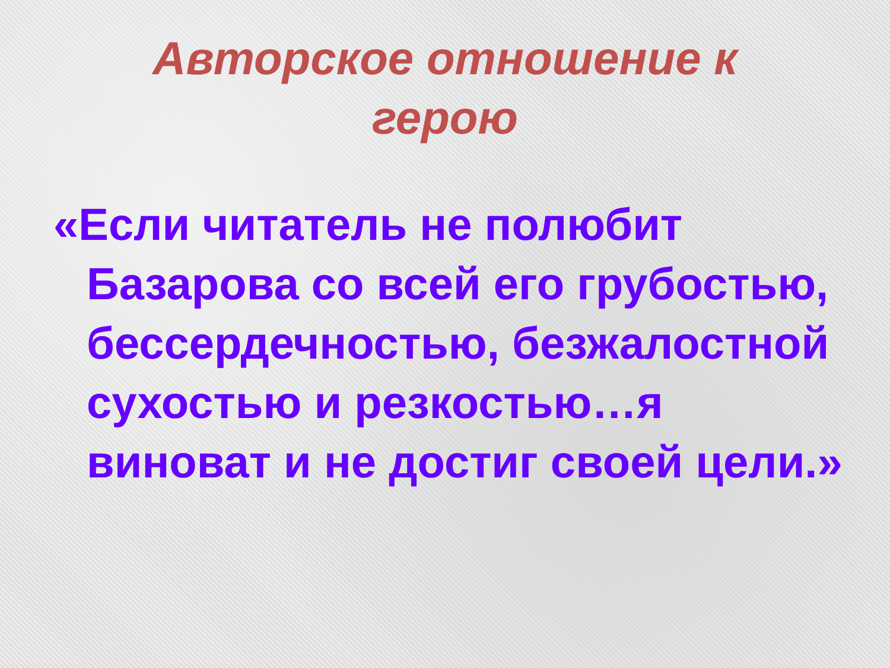Авторское отношение к герою
«Если читатель не полюбит Базарова со всей его грубостью, бессердечностью, безжалостной сухостью и резкостью…я виноват и не достиг своей цели.»